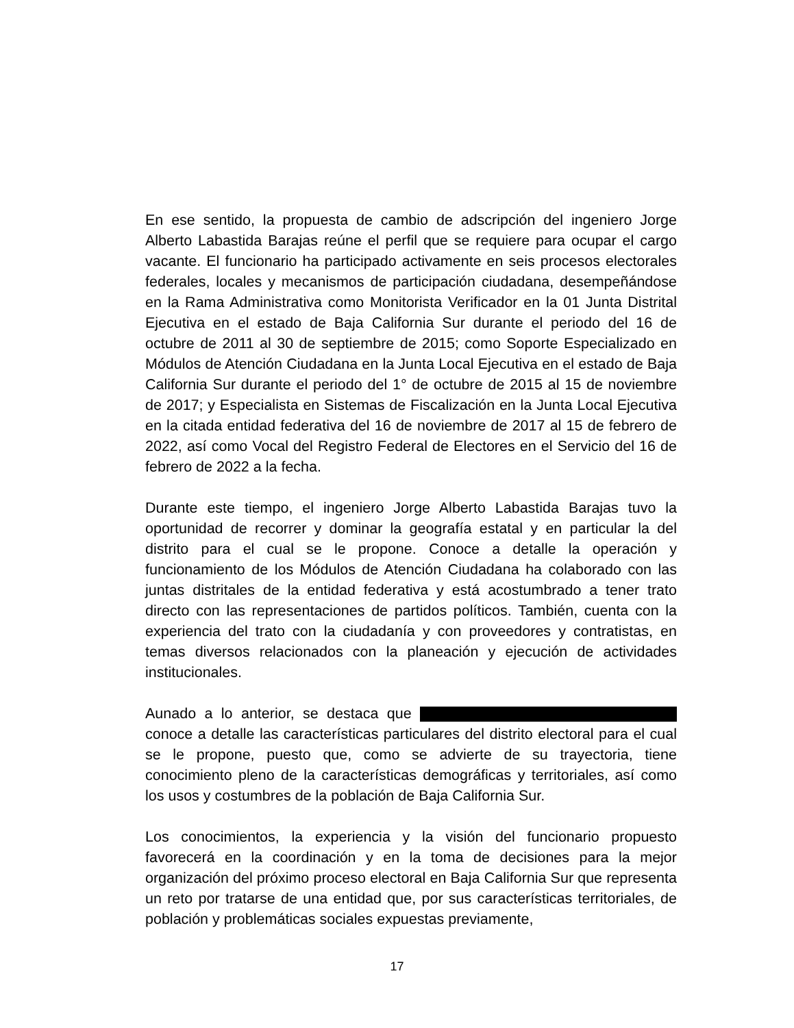En ese sentido, la propuesta de cambio de adscripción del ingeniero Jorge Alberto Labastida Barajas reúne el perfil que se requiere para ocupar el cargo vacante. El funcionario ha participado activamente en seis procesos electorales federales, locales y mecanismos de participación ciudadana, desempeñándose en la Rama Administrativa como Monitorista Verificador en la 01 Junta Distrital Ejecutiva en el estado de Baja California Sur durante el periodo del 16 de octubre de 2011 al 30 de septiembre de 2015; como Soporte Especializado en Módulos de Atención Ciudadana en la Junta Local Ejecutiva en el estado de Baja California Sur durante el periodo del 1° de octubre de 2015 al 15 de noviembre de 2017; y Especialista en Sistemas de Fiscalización en la Junta Local Ejecutiva en la citada entidad federativa del 16 de noviembre de 2017 al 15 de febrero de 2022, así como Vocal del Registro Federal de Electores en el Servicio del 16 de febrero de 2022 a la fecha.
Durante este tiempo, el ingeniero Jorge Alberto Labastida Barajas tuvo la oportunidad de recorrer y dominar la geografía estatal y en particular la del distrito para el cual se le propone. Conoce a detalle la operación y funcionamiento de los Módulos de Atención Ciudadana ha colaborado con las juntas distritales de la entidad federativa y está acostumbrado a tener trato directo con las representaciones de partidos políticos. También, cuenta con la experiencia del trato con la ciudadanía y con proveedores y contratistas, en temas diversos relacionados con la planeación y ejecución de actividades institucionales.
Aunado a lo anterior, se destaca que conoce a detalle las características particulares del distrito electoral para el cual se le propone, puesto que, como se advierte de su trayectoria, tiene conocimiento pleno de la características demográficas y territoriales, así como los usos y costumbres de la población de Baja California Sur.
Los conocimientos, la experiencia y la visión del funcionario propuesto favorecerá en la coordinación y en la toma de decisiones para la mejor organización del próximo proceso electoral en Baja California Sur que representa un reto por tratarse de una entidad que, por sus características territoriales, de población y problemáticas sociales expuestas previamente,
17